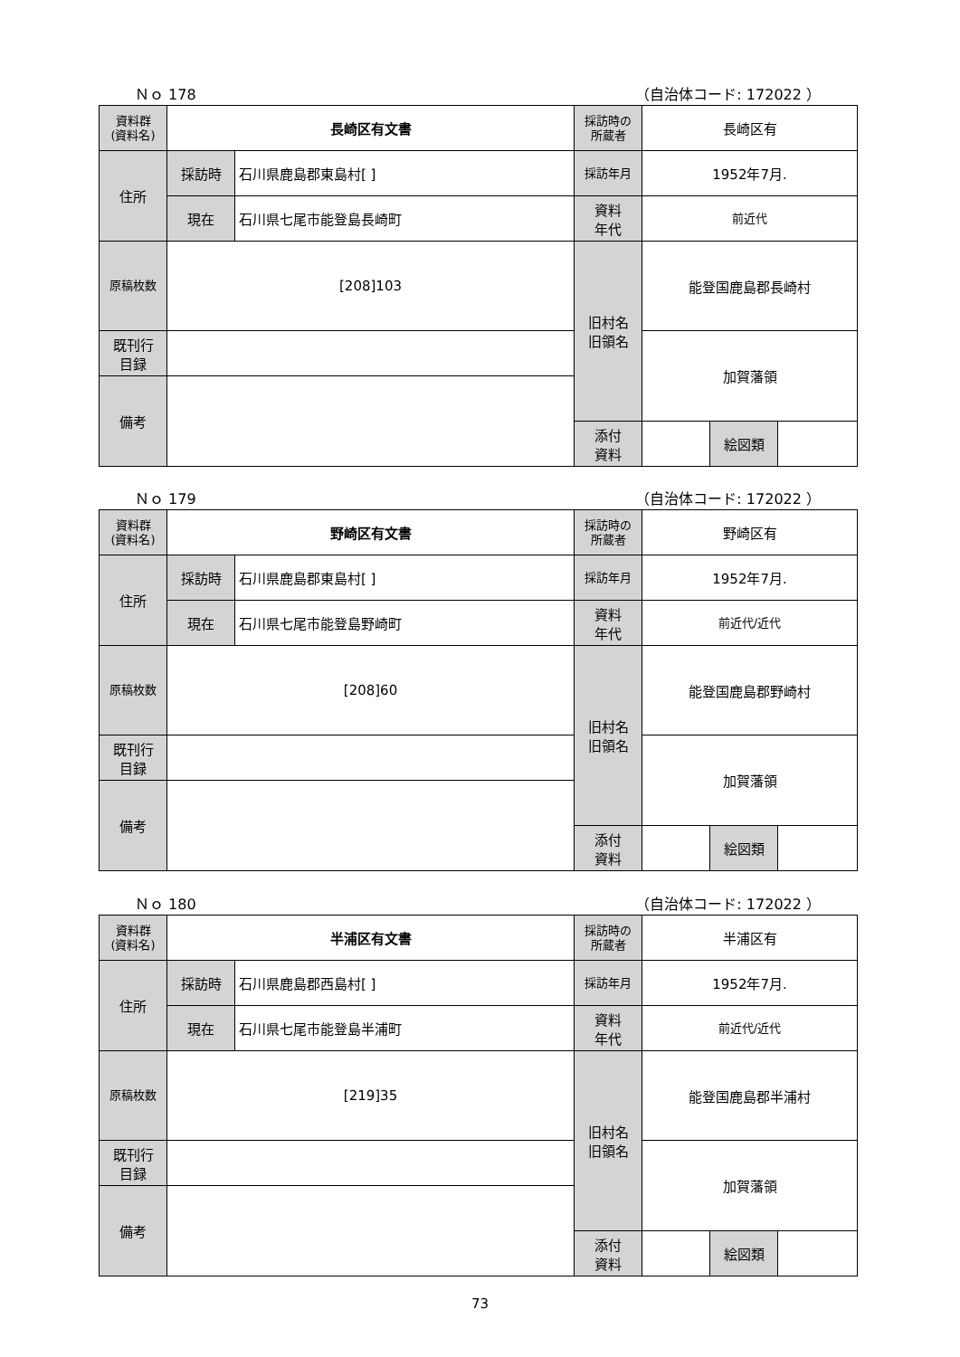Ｎｏ 178 （自治体コード: 172022 ）
| 資料群 (資料名) | 長崎区有文書 | | 採訪時の 所蔵者 | 長崎区有 | | |
| 住所 | 採訪時 | 石川県鹿島郡東島村[ ] | 採訪年月 | 1952年7月. | | |
| | 現在 | 石川県七尾市能登島長崎町 | 資料 年代 | 前近代 | | |
| 原稿枚数 | [208]103 | | 旧村名 旧領名 | 能登国鹿島郡長崎村 | | |
| 既刊行 目録 | | | | 加賀藩領 | | |
| 備考 | | | | | | |
| | | | 添付 資料 | | 絵図類 | |
Ｎｏ 179 （自治体コード: 172022 ）
| 資料群 (資料名) | 野崎区有文書 | | 採訪時の 所蔵者 | 野崎区有 | | |
| 住所 | 採訪時 | 石川県鹿島郡東島村[ ] | 採訪年月 | 1952年7月. | | |
| | 現在 | 石川県七尾市能登島野崎町 | 資料 年代 | 前近代/近代 | | |
| 原稿枚数 | [208]60 | | 旧村名 旧領名 | 能登国鹿島郡野崎村 | | |
| 既刊行 目録 | | | | 加賀藩領 | | |
| 備考 | | | | | | |
| | | | 添付 資料 | | 絵図類 | |
Ｎｏ 180 （自治体コード: 172022 ）
| 資料群 (資料名) | 半浦区有文書 | | 採訪時の 所蔵者 | 半浦区有 | | |
| 住所 | 採訪時 | 石川県鹿島郡西島村[ ] | 採訪年月 | 1952年7月. | | |
| | 現在 | 石川県七尾市能登島半浦町 | 資料 年代 | 前近代/近代 | | |
| 原稿枚数 | [219]35 | | 旧村名 旧領名 | 能登国鹿島郡半浦村 | | |
| 既刊行 目録 | | | | 加賀藩領 | | |
| 備考 | | | | | | |
| | | | 添付 資料 | | 絵図類 | |
73